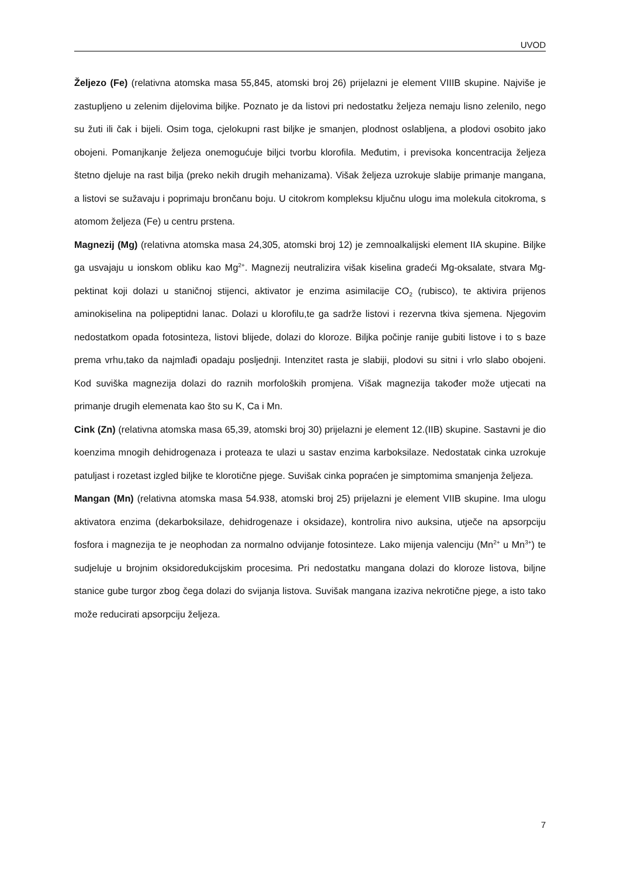UVOD
Željezo (Fe) (relativna atomska masa 55,845, atomski broj 26) prijelazni je element VIIIB skupine. Najviše je zastupljeno u zelenim dijelovima biljke. Poznato je da listovi pri nedostatku željeza nemaju lisno zelenilo, nego su žuti ili čak i bijeli. Osim toga, cjelokupni rast biljke je smanjen, plodnost oslabljena, a plodovi osobito jako obojeni. Pomanjkanje željeza onemogućuje biljci tvorbu klorofila. Međutim, i previsoka koncentracija željeza štetno djeluje na rast bilja (preko nekih drugih mehanizama). Višak željeza uzrokuje slabije primanje mangana, a listovi se sužavaju i poprimaju brončanu boju. U citokrom kompleksu ključnu ulogu ima molekula citokroma, s atomom željeza (Fe) u centru prstena.
Magnezij (Mg) (relativna atomska masa 24,305, atomski broj 12) je zemnoalkalijski element IIA skupine. Biljke ga usvajaju u ionskom obliku kao Mg<sup>2+</sup>. Magnezij neutralizira višak kiselina gradeći Mg-oksalate, stvara Mg-pektinat koji dolazi u staničnoj stijenci, aktivator je enzima asimilacije CO<sub>2</sub> (rubisco), te aktivira prijenos aminokiselina na polipeptidni lanac. Dolazi u klorofilu,te ga sadrže listovi i rezervna tkiva sjemena. Njegovim nedostatkom opada fotosinteza, listovi blijede, dolazi do kloroze. Biljka počinje ranije gubiti listove i to s baze prema vrhu,tako da najmlađi opadaju posljednji. Intenzitet rasta je slabiji, plodovi su sitni i vrlo slabo obojeni. Kod suviška magnezija dolazi do raznih morfoloških promjena. Višak magnezija također može utjecati na primanje drugih elemenata kao što su K, Ca i Mn.
Cink (Zn) (relativna atomska masa 65,39, atomski broj 30) prijelazni je element 12.(IIB) skupine. Sastavni je dio koenzima mnogih dehidrogenaza i proteaza te ulazi u sastav enzima karboksilaze. Nedostatak cinka uzrokuje patuljast i rozetast izgled biljke te klorotične pjege. Suvišak cinka popraćen je simptomima smanjenja željeza.
Mangan (Mn) (relativna atomska masa 54.938, atomski broj 25) prijelazni je element VIIB skupine. Ima ulogu aktivatora enzima (dekarboksilaze, dehidrogenaze i oksidaze), kontrolira nivo auksina, utječe na apsorpciju fosfora i magnezija te je neophodan za normalno odvijanje fotosinteze. Lako mijenja valenciju (Mn<sup>2+</sup> u Mn<sup>3+</sup>) te sudjeluje u brojnim oksidoredukcijskim procesima. Pri nedostatku mangana dolazi do kloroze listova, biljne stanice gube turgor zbog čega dolazi do svijanja listova. Suvišak mangana izaziva nekrotične pjege, a isto tako može reducirati apsorpciju željeza.
7